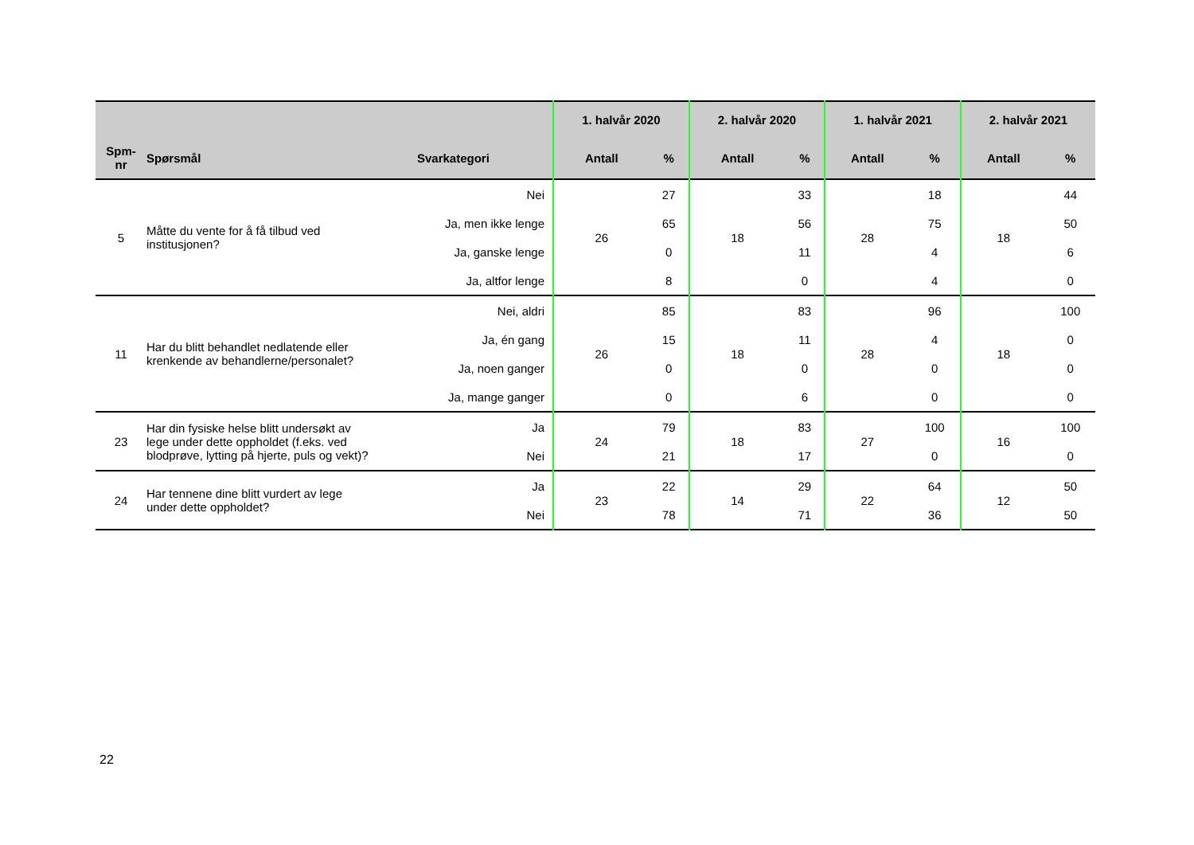| | | | 1. halvår 2020 | | 2. halvår 2020 | | 1. halvår 2021 | | 2. halvår 2021 | |
| --- | --- | --- | --- | --- | --- | --- | --- | --- | --- | --- |
| Spm- nr | Spørsmål | Svarkategori | Antall | % | Antall | % | Antall | % | Antall | % |
| 5 | Måtte du vente for å få tilbud ved institusjonen? | Nei | 26 | 27 | 18 | 33 | 28 | 18 | 18 | 44 |
| | | Ja, men ikke lenge | | 65 | | 56 | | 75 | | 50 |
| | | Ja, ganske lenge | | 0 | | 11 | | 4 | | 6 |
| | | Ja, altfor lenge | | 8 | | 0 | | 4 | | 0 |
| 11 | Har du blitt behandlet nedlatende eller krenkende av behandlerne/personalet? | Nei, aldri | 26 | 85 | 18 | 83 | 28 | 96 | 18 | 100 |
| | | Ja, én gang | | 15 | | 11 | | 4 | | 0 |
| | | Ja, noen ganger | | 0 | | 0 | | 0 | | 0 |
| | | Ja, mange ganger | | 0 | | 6 | | 0 | | 0 |
| 23 | Har din fysiske helse blitt undersøkt av lege under dette oppholdet (f.eks. ved blodprøve, lytting på hjerte, puls og vekt)? | Ja | 24 | 79 | 18 | 83 | 27 | 100 | 16 | 100 |
| | | Nei | | 21 | | 17 | | 0 | | 0 |
| 24 | Har tennene dine blitt vurdert av lege under dette oppholdet? | Ja | 23 | 22 | 14 | 29 | 22 | 64 | 12 | 50 |
| | | Nei | | 78 | | 71 | | 36 | | 50 |
22